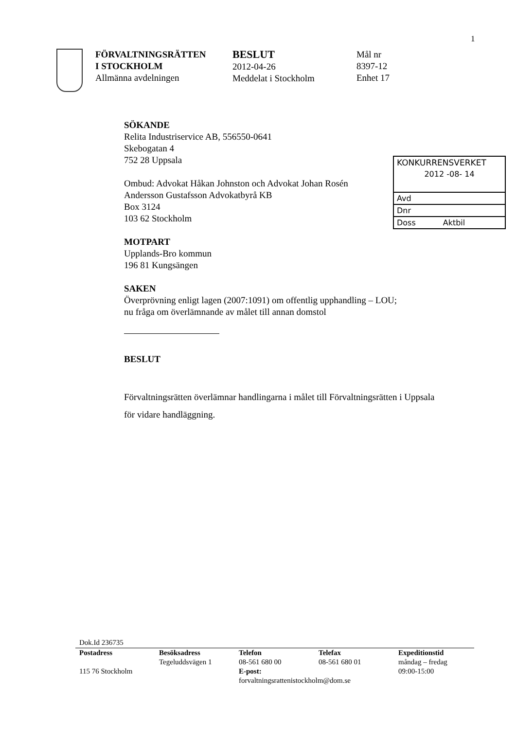1
FÖRVALTNINGSRÄTTEN
I STOCKHOLM
Allmänna avdelningen
BESLUT
2012-04-26
Meddelat i Stockholm
Mål nr
8397-12
Enhet 17
KONKURRENSVERKET
2012 -08- 14
Avd
Dnr
Doss Aktbil
SÖKANDE
Relita Industriservice AB, 556550-0641
Skebogatan 4
752 28 Uppsala
Ombud: Advokat Håkan Johnston och Advokat Johan Rosén
Andersson Gustafsson Advokatbyrå KB
Box 3124
103 62 Stockholm
MOTPART
Upplands-Bro kommun
196 81 Kungsängen
SAKEN
Överprövning enligt lagen (2007:1091) om offentlig upphandling – LOU;
nu fråga om överlämnande av målet till annan domstol
BESLUT
Förvaltningsrätten överlämnar handlingarna i målet till Förvaltningsrätten i Uppsala för vidare handläggning.
Dok.Id 236735
| Postadress | Besöksadress | Telefon | Telefax | Expeditionstid |
| --- | --- | --- | --- | --- |
| | Tegeluddsvägen 1 | 08-561 680 00 | 08-561 680 01 | måndag – fredag |
| 115 76 Stockholm | | E-post: | | 09:00-15:00 |
| | | forvaltningsrattenistockholm@dom.se | | |